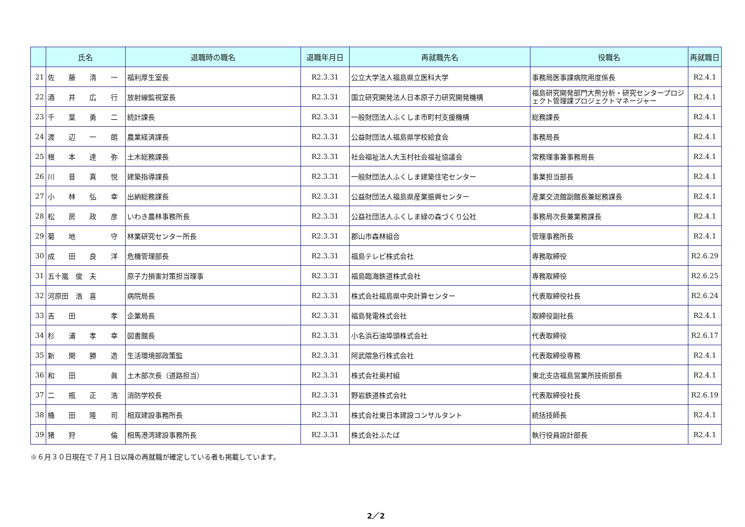| | 氏名 | 退職時の職名 | 退職年月日 | 再就職先名 | 役職名 | 再就職日 |
| --- | --- | --- | --- | --- | --- | --- |
| 21 | 佐 藤 清 一 | 福利厚生室長 | R2.3.31 | 公立大学法人福島県立医科大学 | 事務局医事課病院用度係長 | R2.4.1 |
| 22 | 酒 井 広 行 | 放射線監視室長 | R2.3.31 | 国立研究開発法人日本原子力研究開発機構 | 福島研究開発部門大熊分析・研究センタープロジェクト管理課プロジェクトマネージャー | R2.4.1 |
| 23 | 千 葉 勇 二 | 統計課長 | R2.3.31 | 一般財団法人ふくしま市町村支援機構 | 総務課長 | R2.4.1 |
| 24 | 渡 辺 一 朗 | 農業経済課長 | R2.3.31 | 公益財団法人福島県学校給食会 | 事務局長 | R2.4.1 |
| 25 | 根 本 達 弥 | 土木総務課長 | R2.3.31 | 社会福祉法人大玉村社会福祉協議会 | 常務理事兼事務局長 | R2.4.1 |
| 26 | 川 音 真 悦 | 建築指導課長 | R2.3.31 | 一般財団法人ふくしま建築住宅センター | 事業担当部長 | R2.4.1 |
| 27 | 小 林 弘 幸 | 出納総務課長 | R2.3.31 | 公益財団法人福島県産業振興センター | 産業交流館副館長兼総務課長 | R2.4.1 |
| 28 | 松 房 政 彦 | いわき農林事務所長 | R2.3.31 | 公益社団法人ふくしま緑の森づくり公社 | 事務局次長兼業務課長 | R2.4.1 |
| 29 | 菊 地 守 | 林業研究センター所長 | R2.3.31 | 郡山市森林組合 | 管理事務所長 | R2.4.1 |
| 30 | 成 田 良 洋 | 危機管理部長 | R2.3.31 | 福島テレビ株式会社 | 専務取締役 | R2.6.29 |
| 31 | 五十嵐 俊 夫 | 原子力損害対策担当理事 | R2.3.31 | 福島臨海鉄道株式会社 | 専務取締役 | R2.6.25 |
| 32 | 河原田 浩 喜 | 病院局長 | R2.3.31 | 株式会社福島県中央計算センター | 代表取締役社長 | R2.6.24 |
| 33 | 吉 田 孝 | 企業局長 | R2.3.31 | 福島発電株式会社 | 取締役副社長 | R2.4.1 |
| 34 | 杉 浦 孝 幸 | 図書館長 | R2.3.31 | 小名浜石油埠頭株式会社 | 代表取締役 | R2.6.17 |
| 35 | 新 関 勝 造 | 生活環境部政策監 | R2.3.31 | 阿武隈急行株式会社 | 代表取締役専務 | R2.4.1 |
| 36 | 和 田 眞 | 土木部次長（道路担当） | R2.3.31 | 株式会社奥村組 | 東北支店福島営業所技術部長 | R2.4.1 |
| 37 | 二 瓶 正 浩 | 消防学校長 | R2.3.31 | 野岩鉄道株式会社 | 代表取締役社長 | R2.6.19 |
| 38 | 桶 田 隆 司 | 相双建設事務所長 | R2.3.31 | 株式会社東日本建設コンサルタント | 統括技師長 | R2.4.1 |
| 39 | 猪 狩 倫 | 相馬港湾建設事務所長 | R2.3.31 | 株式会社ふたば | 執行役員設計部長 | R2.4.1 |
※６月３０日現在で７月１日以降の再就職が確定している者も掲載しています。
2／2